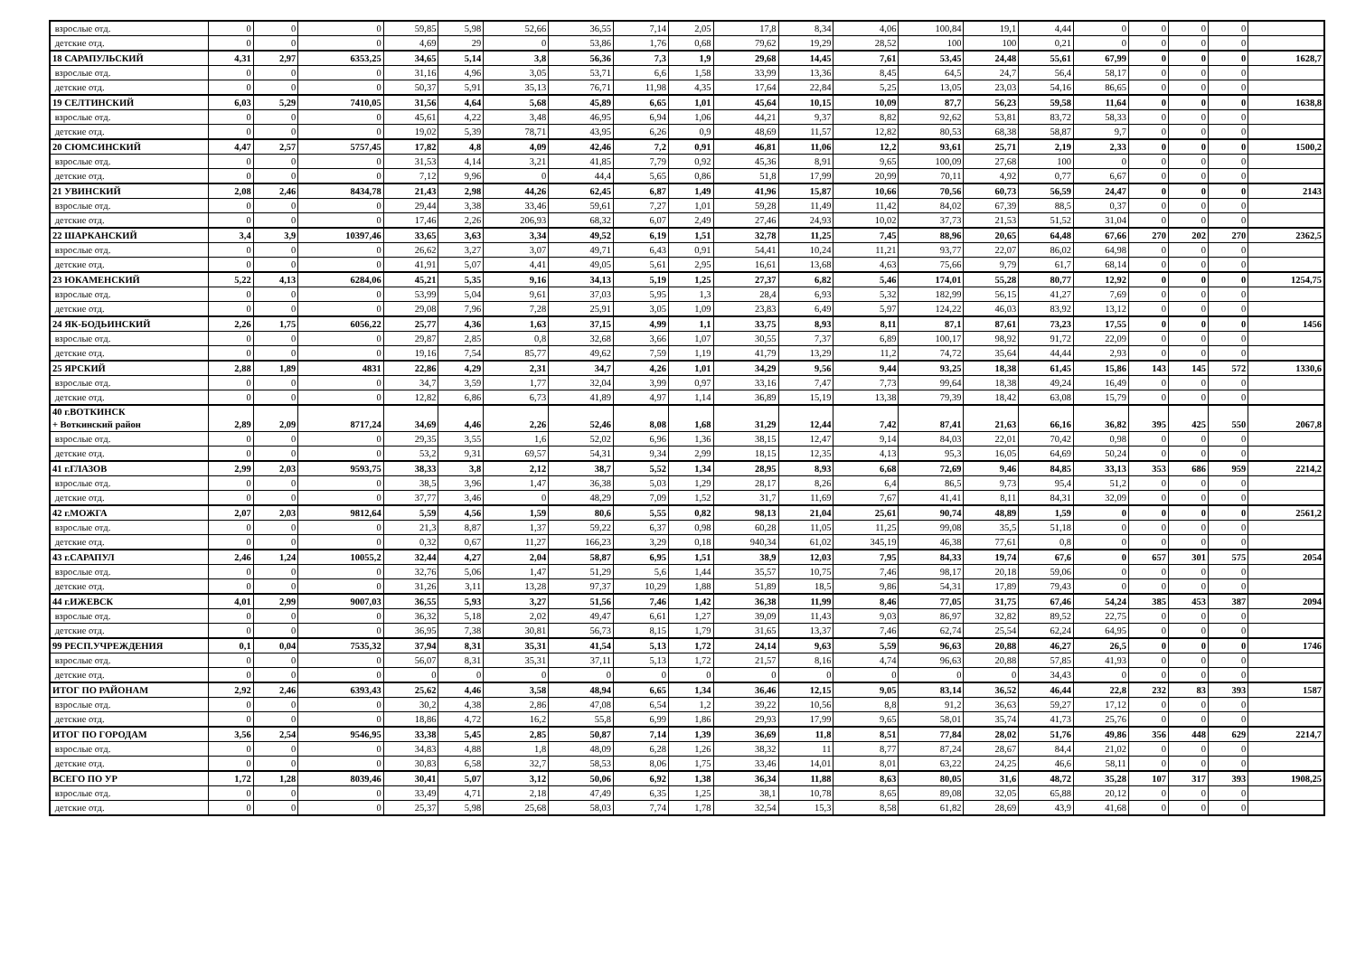| взрослые отд. | 0 | 0 | 0 | 59,85 | 5,98 | 52,66 | 36,55 | 7,14 | 2,05 | 17,8 | 8,34 | 4,06 | 100,84 | 19,1 | 4,44 | 0 | 0 | 0 | 0 | |
| детские отд. | 0 | 0 | 0 | 4,69 | 29 | 0 | 53,86 | 1,76 | 0,68 | 79,62 | 19,29 | 28,52 | 100 | 100 | 0,21 | 0 | 0 | 0 | 0 | |
| 18 САРАПУЛЬСКИЙ | 4,31 | 2,97 | 6353,25 | 34,65 | 5,14 | 3,8 | 56,36 | 7,3 | 1,9 | 29,68 | 14,45 | 7,61 | 53,45 | 24,48 | 55,61 | 67,99 | 0 | 0 | 0 | 1628,7 |
| взрослые отд. | 0 | 0 | 0 | 31,16 | 4,96 | 3,05 | 53,71 | 6,6 | 1,58 | 33,99 | 13,36 | 8,45 | 64,5 | 24,7 | 56,4 | 58,17 | 0 | 0 | 0 | |
| детские отд. | 0 | 0 | 0 | 50,37 | 5,91 | 35,13 | 76,71 | 11,98 | 4,35 | 17,64 | 22,84 | 5,25 | 13,05 | 23,03 | 54,16 | 86,65 | 0 | 0 | 0 | |
| 19 СЕЛТИНСКИЙ | 6,03 | 5,29 | 7410,05 | 31,56 | 4,64 | 5,68 | 45,89 | 6,65 | 1,01 | 45,64 | 10,15 | 10,09 | 87,7 | 56,23 | 59,58 | 11,64 | 0 | 0 | 0 | 1638,8 |
| взрослые отд. | 0 | 0 | 0 | 45,61 | 4,22 | 3,48 | 46,95 | 6,94 | 1,06 | 44,21 | 9,37 | 8,82 | 92,62 | 53,81 | 83,72 | 58,33 | 0 | 0 | 0 | |
| детские отд. | 0 | 0 | 0 | 19,02 | 5,39 | 78,71 | 43,95 | 6,26 | 0,9 | 48,69 | 11,57 | 12,82 | 80,53 | 68,38 | 58,87 | 9,7 | 0 | 0 | 0 | |
| 20 СЮМСИНСКИЙ | 4,47 | 2,57 | 5757,45 | 17,82 | 4,8 | 4,09 | 42,46 | 7,2 | 0,91 | 46,81 | 11,06 | 12,2 | 93,61 | 25,71 | 2,19 | 2,33 | 0 | 0 | 0 | 1500,2 |
| взрослые отд. | 0 | 0 | 0 | 31,53 | 4,14 | 3,21 | 41,85 | 7,79 | 0,92 | 45,36 | 8,91 | 9,65 | 100,09 | 27,68 | 100 | 0 | 0 | 0 | 0 | |
| детские отд. | 0 | 0 | 0 | 7,12 | 9,96 | 0 | 44,4 | 5,65 | 0,86 | 51,8 | 17,99 | 20,99 | 70,11 | 4,92 | 0,77 | 6,67 | 0 | 0 | 0 | |
| 21 УВИНСКИЙ | 2,08 | 2,46 | 8434,78 | 21,43 | 2,98 | 44,26 | 62,45 | 6,87 | 1,49 | 41,96 | 15,87 | 10,66 | 70,56 | 60,73 | 56,59 | 24,47 | 0 | 0 | 0 | 2143 |
| взрослые отд. | 0 | 0 | 0 | 29,44 | 3,38 | 33,46 | 59,61 | 7,27 | 1,01 | 59,28 | 11,49 | 11,42 | 84,02 | 67,39 | 88,5 | 0,37 | 0 | 0 | 0 | |
| детские отд. | 0 | 0 | 0 | 17,46 | 2,26 | 206,93 | 68,32 | 6,07 | 2,49 | 27,46 | 24,93 | 10,02 | 37,73 | 21,53 | 51,52 | 31,04 | 0 | 0 | 0 | |
| 22 ШАРКАНСКИЙ | 3,4 | 3,9 | 10397,46 | 33,65 | 3,63 | 3,34 | 49,52 | 6,19 | 1,51 | 32,78 | 11,25 | 7,45 | 88,96 | 20,65 | 64,48 | 67,66 | 270 | 202 | 270 | 2362,5 |
| взрослые отд. | 0 | 0 | 0 | 26,62 | 3,27 | 3,07 | 49,71 | 6,43 | 0,91 | 54,41 | 10,24 | 11,21 | 93,77 | 22,07 | 86,02 | 64,98 | 0 | 0 | 0 | |
| детские отд. | 0 | 0 | 0 | 41,91 | 5,07 | 4,41 | 49,05 | 5,61 | 2,95 | 16,61 | 13,68 | 4,63 | 75,66 | 9,79 | 61,7 | 68,14 | 0 | 0 | 0 | |
| 23 ЮКАМЕНСКИЙ | 5,22 | 4,13 | 6284,06 | 45,21 | 5,35 | 9,16 | 34,13 | 5,19 | 1,25 | 27,37 | 6,82 | 5,46 | 174,01 | 55,28 | 80,77 | 12,92 | 0 | 0 | 0 | 1254,75 |
| взрослые отд. | 0 | 0 | 0 | 53,99 | 5,04 | 9,61 | 37,03 | 5,95 | 1,3 | 28,4 | 6,93 | 5,32 | 182,99 | 56,15 | 41,27 | 7,69 | 0 | 0 | 0 | |
| детские отд. | 0 | 0 | 0 | 29,08 | 7,96 | 7,28 | 25,91 | 3,05 | 1,09 | 23,83 | 6,49 | 5,97 | 124,22 | 46,03 | 83,92 | 13,12 | 0 | 0 | 0 | |
| 24 ЯК-БОДЬИНСКИЙ | 2,26 | 1,75 | 6056,22 | 25,77 | 4,36 | 1,63 | 37,15 | 4,99 | 1,1 | 33,75 | 8,93 | 8,11 | 87,1 | 87,61 | 73,23 | 17,55 | 0 | 0 | 0 | 1456 |
| взрослые отд. | 0 | 0 | 0 | 29,87 | 2,85 | 0,8 | 32,68 | 3,66 | 1,07 | 30,55 | 7,37 | 6,89 | 100,17 | 98,92 | 91,72 | 22,09 | 0 | 0 | 0 | |
| детские отд. | 0 | 0 | 0 | 19,16 | 7,54 | 85,77 | 49,62 | 7,59 | 1,19 | 41,79 | 13,29 | 11,2 | 74,72 | 35,64 | 44,44 | 2,93 | 0 | 0 | 0 | |
| 25 ЯРСКИЙ | 2,88 | 1,89 | 4831 | 22,86 | 4,29 | 2,31 | 34,7 | 4,26 | 1,01 | 34,29 | 9,56 | 9,44 | 93,25 | 18,38 | 61,45 | 15,86 | 143 | 145 | 572 | 1330,6 |
| взрослые отд. | 0 | 0 | 0 | 34,7 | 3,59 | 1,77 | 32,04 | 3,99 | 0,97 | 33,16 | 7,47 | 7,73 | 99,64 | 18,38 | 49,24 | 16,49 | 0 | 0 | 0 | |
| детские отд. | 0 | 0 | 0 | 12,82 | 6,86 | 6,73 | 41,89 | 4,97 | 1,14 | 36,89 | 15,19 | 13,38 | 79,39 | 18,42 | 63,08 | 15,79 | 0 | 0 | 0 | |
| 40 г.ВОТКИНСК + Воткинский район | 2,89 | 2,09 | 8717,24 | 34,69 | 4,46 | 2,26 | 52,46 | 8,08 | 1,68 | 31,29 | 12,44 | 7,42 | 87,41 | 21,63 | 66,16 | 36,82 | 395 | 425 | 550 | 2067,8 |
| взрослые отд. | 0 | 0 | 0 | 29,35 | 3,55 | 1,6 | 52,02 | 6,96 | 1,36 | 38,15 | 12,47 | 9,14 | 84,03 | 22,01 | 70,42 | 0,98 | 0 | 0 | 0 | |
| детские отд. | 0 | 0 | 0 | 53,2 | 9,31 | 69,57 | 54,31 | 9,34 | 2,99 | 18,15 | 12,35 | 4,13 | 95,3 | 16,05 | 64,69 | 50,24 | 0 | 0 | 0 | |
| 41 г.ГЛАЗОВ | 2,99 | 2,03 | 9593,75 | 38,33 | 3,8 | 2,12 | 38,7 | 5,52 | 1,34 | 28,95 | 8,93 | 6,68 | 72,69 | 9,46 | 84,85 | 33,13 | 353 | 686 | 959 | 2214,2 |
| взрослые отд. | 0 | 0 | 0 | 38,5 | 3,96 | 1,47 | 36,38 | 5,03 | 1,29 | 28,17 | 8,26 | 6,4 | 86,5 | 9,73 | 95,4 | 51,2 | 0 | 0 | 0 | |
| детские отд. | 0 | 0 | 0 | 37,77 | 3,46 | 0 | 48,29 | 7,09 | 1,52 | 31,7 | 11,69 | 7,67 | 41,41 | 8,11 | 84,31 | 32,09 | 0 | 0 | 0 | |
| 42 г.МОЖГА | 2,07 | 2,03 | 9812,64 | 5,59 | 4,56 | 1,59 | 80,6 | 5,55 | 0,82 | 98,13 | 21,04 | 25,61 | 90,74 | 48,89 | 1,59 | 0 | 0 | 0 | 0 | 2561,2 |
| взрослые отд. | 0 | 0 | 0 | 21,3 | 8,87 | 1,37 | 59,22 | 6,37 | 0,98 | 60,28 | 11,05 | 11,25 | 99,08 | 35,5 | 51,18 | 0 | 0 | 0 | 0 | |
| детские отд. | 0 | 0 | 0 | 0,32 | 0,67 | 11,27 | 166,23 | 3,29 | 0,18 | 940,34 | 61,02 | 345,19 | 46,38 | 77,61 | 0,8 | 0 | 0 | 0 | 0 | |
| 43 г.САРАПУЛ | 2,46 | 1,24 | 10055,2 | 32,44 | 4,27 | 2,04 | 58,87 | 6,95 | 1,51 | 38,9 | 12,03 | 7,95 | 84,33 | 19,74 | 67,6 | 0 | 657 | 301 | 575 | 2054 |
| взрослые отд. | 0 | 0 | 0 | 32,76 | 5,06 | 1,47 | 51,29 | 5,6 | 1,44 | 35,57 | 10,75 | 7,46 | 98,17 | 20,18 | 59,06 | 0 | 0 | 0 | 0 | |
| детские отд. | 0 | 0 | 0 | 31,26 | 3,11 | 13,28 | 97,37 | 10,29 | 1,88 | 51,89 | 18,5 | 9,86 | 54,31 | 17,89 | 79,43 | 0 | 0 | 0 | 0 | |
| 44 г.ИЖЕВСК | 4,01 | 2,99 | 9007,03 | 36,55 | 5,93 | 3,27 | 51,56 | 7,46 | 1,42 | 36,38 | 11,99 | 8,46 | 77,05 | 31,75 | 67,46 | 54,24 | 385 | 453 | 387 | 2094 |
| взрослые отд. | 0 | 0 | 0 | 36,32 | 5,18 | 2,02 | 49,47 | 6,61 | 1,27 | 39,09 | 11,43 | 9,03 | 86,97 | 32,82 | 89,52 | 22,75 | 0 | 0 | 0 | |
| детские отд. | 0 | 0 | 0 | 36,95 | 7,38 | 30,81 | 56,73 | 8,15 | 1,79 | 31,65 | 13,37 | 7,46 | 62,74 | 25,54 | 62,24 | 64,95 | 0 | 0 | 0 | |
| 99 РЕСП.УЧРЕЖДЕНИЯ | 0,1 | 0,04 | 7535,32 | 37,94 | 8,31 | 35,31 | 41,54 | 5,13 | 1,72 | 24,14 | 9,63 | 5,59 | 96,63 | 20,88 | 46,27 | 26,5 | 0 | 0 | 0 | 1746 |
| взрослые отд. | 0 | 0 | 0 | 56,07 | 8,31 | 35,31 | 37,11 | 5,13 | 1,72 | 21,57 | 8,16 | 4,74 | 96,63 | 20,88 | 57,85 | 41,93 | 0 | 0 | 0 | |
| детские отд. | 0 | 0 | 0 | 0 | 0 | 0 | 0 | 0 | 0 | 0 | 0 | 0 | 0 | 0 | 34,43 | 0 | 0 | 0 | 0 | |
| ИТОГ ПО РАЙОНАМ | 2,92 | 2,46 | 6393,43 | 25,62 | 4,46 | 3,58 | 48,94 | 6,65 | 1,34 | 36,46 | 12,15 | 9,05 | 83,14 | 36,52 | 46,44 | 22,8 | 232 | 83 | 393 | 1587 |
| взрослые отд. | 0 | 0 | 0 | 30,2 | 4,38 | 2,86 | 47,08 | 6,54 | 1,2 | 39,22 | 10,56 | 8,8 | 91,2 | 36,63 | 59,27 | 17,12 | 0 | 0 | 0 | |
| детские отд. | 0 | 0 | 0 | 18,86 | 4,72 | 16,2 | 55,8 | 6,99 | 1,86 | 29,93 | 17,99 | 9,65 | 58,01 | 35,74 | 41,73 | 25,76 | 0 | 0 | 0 | |
| ИТОГ ПО ГОРОДАМ | 3,56 | 2,54 | 9546,95 | 33,38 | 5,45 | 2,85 | 50,87 | 7,14 | 1,39 | 36,69 | 11,8 | 8,51 | 77,84 | 28,02 | 51,76 | 49,86 | 356 | 448 | 629 | 2214,7 |
| взрослые отд. | 0 | 0 | 0 | 34,83 | 4,88 | 1,8 | 48,09 | 6,28 | 1,26 | 38,32 | 11 | 8,77 | 87,24 | 28,67 | 84,4 | 21,02 | 0 | 0 | 0 | |
| детские отд. | 0 | 0 | 0 | 30,83 | 6,58 | 32,7 | 58,53 | 8,06 | 1,75 | 33,46 | 14,01 | 8,01 | 63,22 | 24,25 | 46,6 | 58,11 | 0 | 0 | 0 | |
| ВСЕГО ПО УР | 1,72 | 1,28 | 8039,46 | 30,41 | 5,07 | 3,12 | 50,06 | 6,92 | 1,38 | 36,34 | 11,88 | 8,63 | 80,05 | 31,6 | 48,72 | 35,28 | 107 | 317 | 393 | 1908,25 |
| взрослые отд. | 0 | 0 | 0 | 33,49 | 4,71 | 2,18 | 47,49 | 6,35 | 1,25 | 38,1 | 10,78 | 8,65 | 89,08 | 32,05 | 65,88 | 20,12 | 0 | 0 | 0 | |
| детские отд. | 0 | 0 | 0 | 25,37 | 5,98 | 25,68 | 58,03 | 7,74 | 1,78 | 32,54 | 15,3 | 8,58 | 61,82 | 28,69 | 43,9 | 41,68 | 0 | 0 | 0 | |